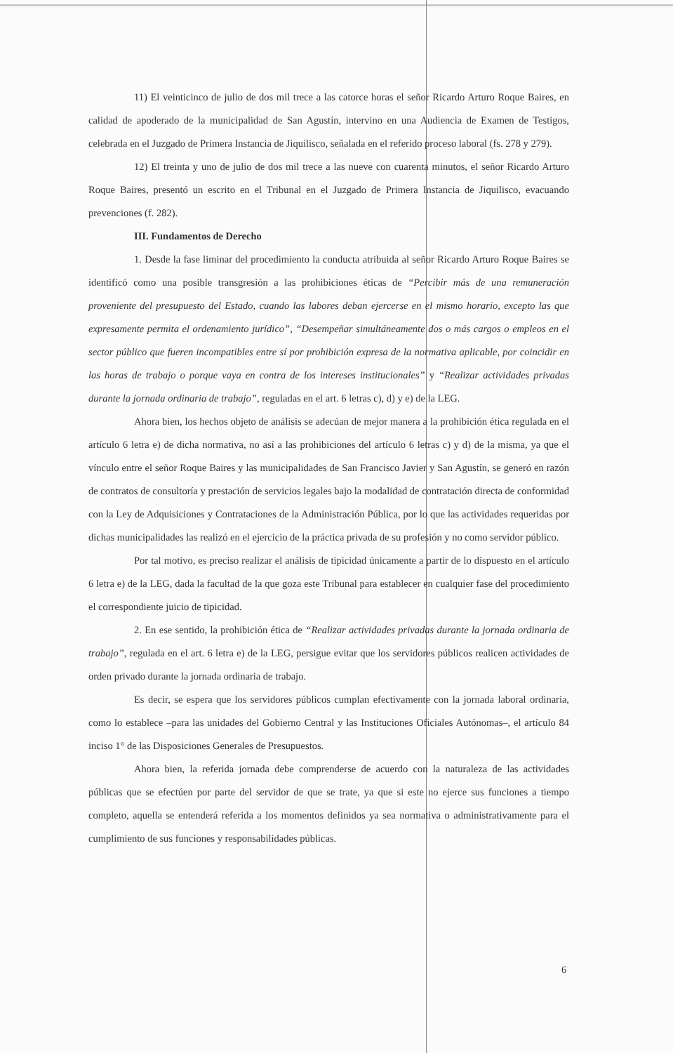11) El veinticinco de julio de dos mil trece a las catorce horas el señor Ricardo Arturo Roque Baires, en calidad de apoderado de la municipalidad de San Agustín, intervino en una Audiencia de Examen de Testigos, celebrada en el Juzgado de Primera Instancia de Jiquilisco, señalada en el referido proceso laboral (fs. 278 y 279).
12) El treinta y uno de julio de dos mil trece a las nueve con cuarenta minutos, el señor Ricardo Arturo Roque Baires, presentó un escrito en el Tribunal en el Juzgado de Primera Instancia de Jiquilisco, evacuando prevenciones (f. 282).
III. Fundamentos de Derecho
1. Desde la fase liminar del procedimiento la conducta atribuida al señor Ricardo Arturo Roque Baires se identificó como una posible transgresión a las prohibiciones éticas de “Percibir más de una remuneración proveniente del presupuesto del Estado, cuando las labores deban ejercerse en el mismo horario, excepto las que expresamente permita el ordenamiento jurídico”, “Desempeñar simultáneamente dos o más cargos o empleos en el sector público que fueren incompatibles entre sí por prohibición expresa de la normativa aplicable, por coincidir en las horas de trabajo o porque vaya en contra de los intereses institucionales” y “Realizar actividades privadas durante la jornada ordinaria de trabajo”, reguladas en el art. 6 letras c), d) y e) de la LEG.
Ahora bien, los hechos objeto de análisis se adecúan de mejor manera a la prohibición ética regulada en el artículo 6 letra e) de dicha normativa, no así a las prohibiciones del artículo 6 letras c) y d) de la misma, ya que el vínculo entre el señor Roque Baires y las municipalidades de San Francisco Javier y San Agustín, se generó en razón de contratos de consultoría y prestación de servicios legales bajo la modalidad de contratación directa de conformidad con la Ley de Adquisiciones y Contrataciones de la Administración Pública, por lo que las actividades requeridas por dichas municipalidades las realizó en el ejercicio de la práctica privada de su profesión y no como servidor público.
Por tal motivo, es preciso realizar el análisis de tipicidad únicamente a partir de lo dispuesto en el artículo 6 letra e) de la LEG, dada la facultad de la que goza este Tribunal para establecer en cualquier fase del procedimiento el correspondiente juicio de tipicidad.
2. En ese sentido, la prohibición ética de “Realizar actividades privadas durante la jornada ordinaria de trabajo”, regulada en el art. 6 letra e) de la LEG, persigue evitar que los servidores públicos realicen actividades de orden privado durante la jornada ordinaria de trabajo.
Es decir, se espera que los servidores públicos cumplan efectivamente con la jornada laboral ordinaria, como lo establece –para las unidades del Gobierno Central y las Instituciones Oficiales Autónomas–, el artículo 84 inciso 1° de las Disposiciones Generales de Presupuestos.
Ahora bien, la referida jornada debe comprenderse de acuerdo con la naturaleza de las actividades públicas que se efectúen por parte del servidor de que se trate, ya que si este no ejerce sus funciones a tiempo completo, aquella se entenderá referida a los momentos definidos ya sea normativa o administrativamente para el cumplimiento de sus funciones y responsabilidades públicas.
6